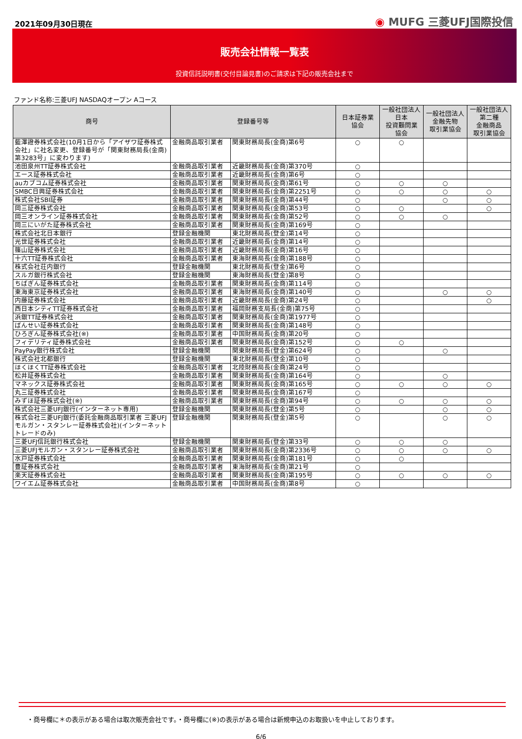2021年09月30日現在
◉ MUFG 三菱UFJ国際投信
販売会社情報一覧表
投資信託説明書(交付目論見書)のご請求は下記の販売会社まで
ファンド名称:三菱UFJ NASDAQオープン Aコース
| 商号 | 登録番号等 | | 日本証券業 協会 | 一般社団法人 日本 投資顧問業 協会 | 一般社団法人 金融先物 取引業協会 | 一般社団法人 第二種 金融商品 取引業協会 |
| --- | --- | --- | --- | --- | --- | --- |
| 藍澤證券株式会社(10月1日から「アイザワ証券株式会社」に社名変更、登録番号が「関東財務局長(金商)第3283号」に変わります) | 金融商品取引業者 | 関東財務局長(金商)第6号 | ○ | ○ | | |
| 池田泉州TT証券株式会社 | 金融商品取引業者 | 近畿財務局長(金商)第370号 | ○ | | | |
| エース証券株式会社 | 金融商品取引業者 | 近畿財務局長(金商)第6号 | ○ | | | |
| auカブコム証券株式会社 | 金融商品取引業者 | 関東財務局長(金商)第61号 | ○ | ○ | ○ | |
| SMBC日興証券株式会社 | 金融商品取引業者 | 関東財務局長(金商)第2251号 | ○ | ○ | ○ | ○ |
| 株式会社SBI証券 | 金融商品取引業者 | 関東財務局長(金商)第44号 | ○ | | ○ | ○ |
| 岡三証券株式会社 | 金融商品取引業者 | 関東財務局長(金商)第53号 | ○ | ○ | | ○ |
| 岡三オンライン証券株式会社 | 金融商品取引業者 | 関東財務局長(金商)第52号 | ○ | ○ | ○ | |
| 岡三にいがた証券株式会社 | 金融商品取引業者 | 関東財務局長(金商)第169号 | ○ | | | |
| 株式会社北日本銀行 | 登録金融機関 | 東北財務局長(登金)第14号 | ○ | | | |
| 光世証券株式会社 | 金融商品取引業者 | 近畿財務局長(金商)第14号 | ○ | | | |
| 篠山証券株式会社 | 金融商品取引業者 | 近畿財務局長(金商)第16号 | ○ | | | |
| 十六TT証券株式会社 | 金融商品取引業者 | 東海財務局長(金商)第188号 | ○ | | | |
| 株式会社荘内銀行 | 登録金融機関 | 東北財務局長(登金)第6号 | ○ | | | |
| スルガ銀行株式会社 | 登録金融機関 | 東海財務局長(登金)第8号 | ○ | | | |
| ちばぎん証券株式会社 | 金融商品取引業者 | 関東財務局長(金商)第114号 | ○ | | | |
| 東海東京証券株式会社 | 金融商品取引業者 | 東海財務局長(金商)第140号 | ○ | | ○ | ○ |
| 内藤証券株式会社 | 金融商品取引業者 | 近畿財務局長(金商)第24号 | ○ | | | ○ |
| 西日本シティTT証券株式会社 | 金融商品取引業者 | 福岡財務支局長(金商)第75号 | ○ | | | |
| 浜銀TT証券株式会社 | 金融商品取引業者 | 関東財務局長(金商)第1977号 | ○ | | | |
| ばんせい証券株式会社 | 金融商品取引業者 | 関東財務局長(金商)第148号 | ○ | | | |
| ひろぎん証券株式会社(※) | 金融商品取引業者 | 中国財務局長(金商)第20号 | ○ | | | |
| フィデリティ証券株式会社 | 金融商品取引業者 | 関東財務局長(金商)第152号 | ○ | ○ | | |
| PayPay銀行株式会社 | 登録金融機関 | 関東財務局長(登金)第624号 | ○ | | ○ | |
| 株式会社北都銀行 | 登録金融機関 | 東北財務局長(登金)第10号 | ○ | | | |
| ほくほくTT証券株式会社 | 金融商品取引業者 | 北陸財務局長(金商)第24号 | ○ | | | |
| 松井証券株式会社 | 金融商品取引業者 | 関東財務局長(金商)第164号 | ○ | | ○ | |
| マネックス証券株式会社 | 金融商品取引業者 | 関東財務局長(金商)第165号 | ○ | ○ | ○ | ○ |
| 丸三証券株式会社 | 金融商品取引業者 | 関東財務局長(金商)第167号 | ○ | | | |
| みずほ証券株式会社(※) | 金融商品取引業者 | 関東財務局長(金商)第94号 | ○ | ○ | ○ | ○ |
| 株式会社三菱UFJ銀行(インターネット専用) | 登録金融機関 | 関東財務局長(登金)第5号 | ○ | | ○ | ○ |
| 株式会社三菱UFJ銀行(委託金融商品取引業者 三菱UFJモルガン・スタンレー証券株式会社)(インターネットトレードのみ) | 登録金融機関 | 関東財務局長(登金)第5号 | ○ | | ○ | ○ |
| 三菱UFJ信託銀行株式会社 | 登録金融機関 | 関東財務局長(登金)第33号 | ○ | ○ | ○ | |
| 三菱UFJモルガン・スタンレー証券株式会社 | 金融商品取引業者 | 関東財務局長(金商)第2336号 | ○ | ○ | ○ | ○ |
| 水戸証券株式会社 | 金融商品取引業者 | 関東財務局長(金商)第181号 | ○ | ○ | | |
| 豊証券株式会社 | 金融商品取引業者 | 東海財務局長(金商)第21号 | ○ | | | |
| 楽天証券株式会社 | 金融商品取引業者 | 関東財務局長(金商)第195号 | ○ | ○ | ○ | ○ |
| ワイエム証券株式会社 | 金融商品取引業者 | 中国財務局長(金商)第8号 | ○ | | | |
・商号欄に＊の表示がある場合は取次販売会社です。・商号欄に(※)の表示がある場合は新規申込のお取扱いを中止しております。
6/6